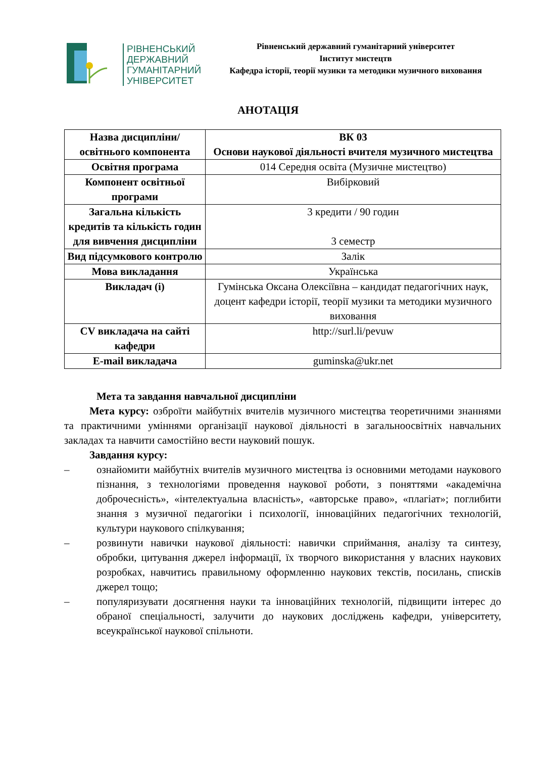РІВНЕНСЬКИЙ
ДЕРЖАВНИЙ
ГУМАНІТАРНИЙ
УНІВЕРСИТЕТ
Рівненський державний гуманітарний університет
Інститут мистецтв
Кафедра історії, теорії музики та методики музичного виховання
АНОТАЦІЯ
| Назва дисципліни/освітнього компонента | ВК 03 Основи наукової діяльності вчителя музичного мистецтва |
| Освітня програма | 014 Середня освіта (Музичне мистецтво) |
| Компонент освітньої програми | Вибірковий |
| Загальна кількість кредитів та кількість годин для вивчення дисципліни | 3 кредити / 90 годин 3 семестр |
| Вид підсумкового контролю | Залік |
| Мова викладання | Українська |
| Викладач (і) | Гумінська Оксана Олексіївна – кандидат педагогічних наук, доцент кафедри історії, теорії музики та методики музичного виховання |
| CV викладача на сайті кафедри | http://surl.li/pevuw |
| E-mail викладача | guminska@ukr.net |
Мета та завдання навчальної дисципліни
Мета курсу: озброїти майбутніх вчителів музичного мистецтва теоретичними знаннями та практичними уміннями організації наукової діяльності в загальноосвітніх навчальних закладах та навчити самостійно вести науковий пошук.
Завдання курсу:
– ознайомити майбутніх вчителів музичного мистецтва із основними методами наукового пізнання, з технологіями проведення наукової роботи, з поняттями «академічна доброчесність», «інтелектуальна власність», «авторське право», «плагіат»; поглибити знання з музичної педагогіки і психології, інноваційних педагогічних технологій, культури наукового спілкування;
– розвинути навички наукової діяльності: навички сприймання, аналізу та синтезу, обробки, цитування джерел інформації, їх творчого використання у власних наукових розробках, навчитись правильному оформленню наукових текстів, посилань, списків джерел тощо;
– популяризувати досягнення науки та інноваційних технологій, підвищити інтерес до обраної спеціальності, залучити до наукових досліджень кафедри, університету, всеукраїнської наукової спільноти.